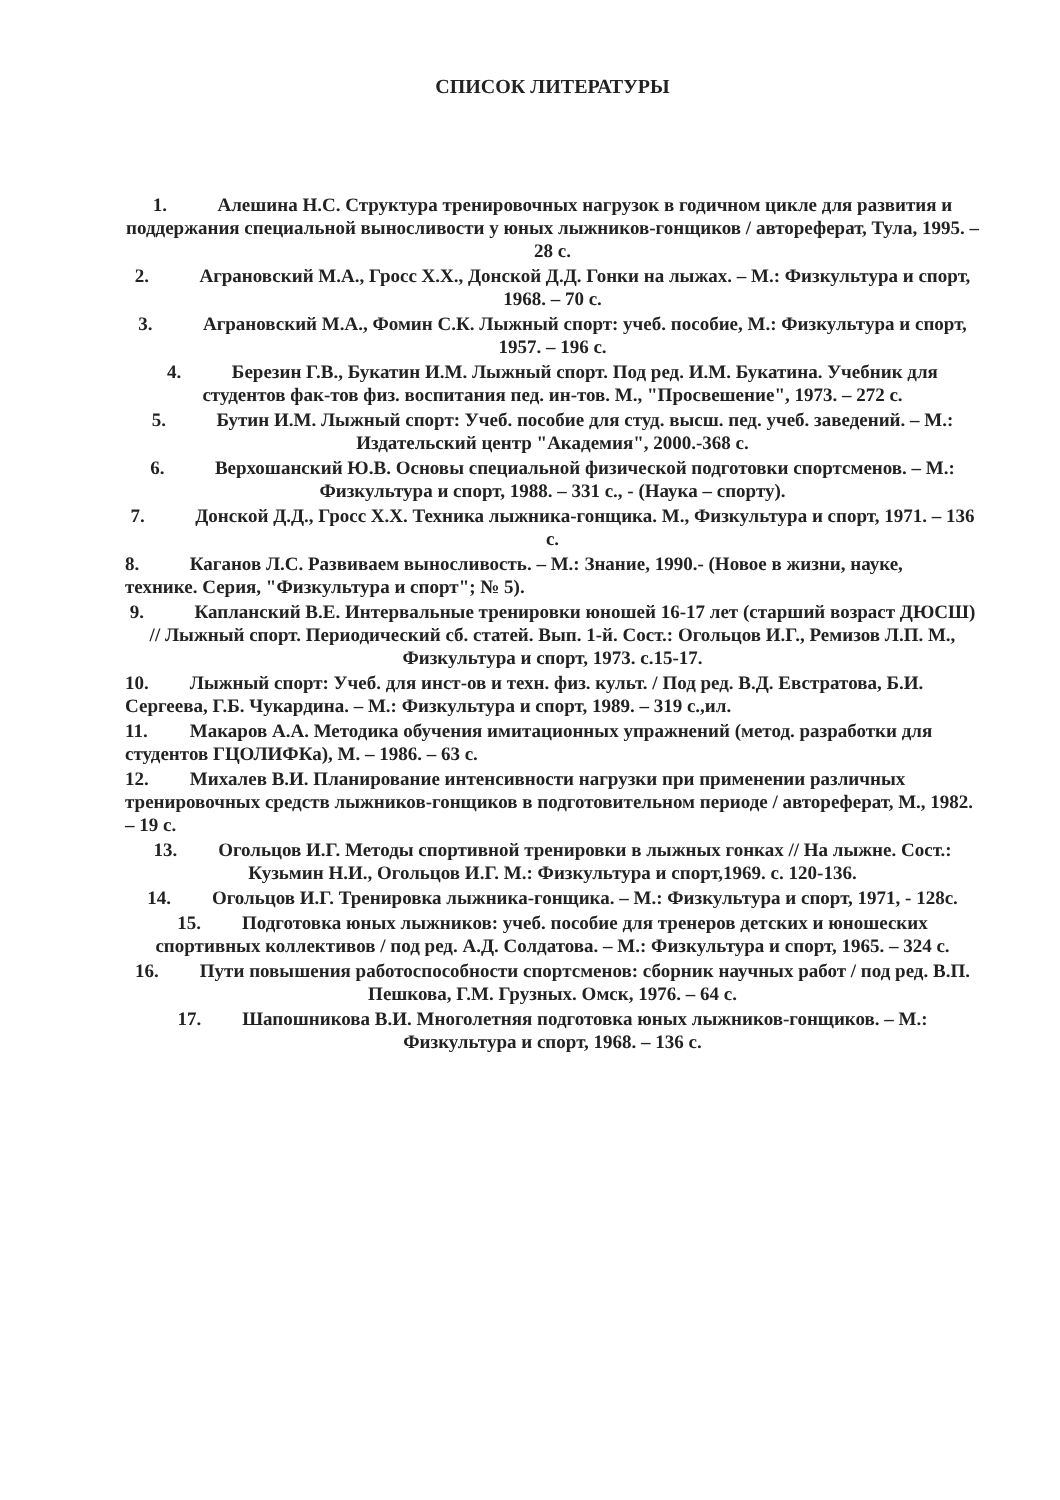СПИСОК ЛИТЕРАТУРЫ
1. Алешина Н.С. Структура тренировочных нагрузок в годичном цикле для развития и поддержания специальной выносливости у юных лыжников-гонщиков / автореферат, Тула, 1995. – 28 с.
2. Аграновский М.А., Гросс Х.Х., Донской Д.Д. Гонки на лыжах. – М.: Физкультура и спорт, 1968. – 70 с.
3. Аграновский М.А., Фомин С.К. Лыжный спорт: учеб. пособие, М.: Физкультура и спорт, 1957. – 196 с.
4. Березин Г.В., Букатин И.М. Лыжный спорт. Под ред. И.М. Букатина. Учебник для студентов фак-тов физ. воспитания пед. ин-тов. М., "Просвешение", 1973. – 272 с.
5. Бутин И.М. Лыжный спорт: Учеб. пособие для студ. высш. пед. учеб. заведений. – М.: Издательский центр "Академия", 2000.-368 с.
6. Верхошанский Ю.В. Основы специальной физической подготовки спортсменов. – М.: Физкультура и спорт, 1988. – 331 с., - (Наука – спорту).
7. Донской Д.Д., Гросс Х.Х. Техника лыжника-гонщика. М., Физкультура и спорт, 1971. – 136 с.
8. Каганов Л.С. Развиваем выносливость. – М.: Знание, 1990.- (Новое в жизни, науке, технике. Серия, "Физкультура и спорт"; № 5).
9. Капланский В.Е. Интервальные тренировки юношей 16-17 лет (старший возраст ДЮСШ) // Лыжный спорт. Периодический сб. статей. Вып. 1-й. Сост.: Огольцов И.Г., Ремизов Л.П. М., Физкультура и спорт, 1973. с.15-17.
10. Лыжный спорт: Учеб. для инст-ов и техн. физ. культ. / Под ред. В.Д. Евстратова, Б.И. Сергеева, Г.Б. Чукардина. – М.: Физкультура и спорт, 1989. – 319 с.,ил.
11. Макаров А.А. Методика обучения имитационных упражнений (метод. разработки для студентов ГЦОЛИФКа), М. – 1986. – 63 с.
12. Михалев В.И. Планирование интенсивности нагрузки при применении различных тренировочных средств лыжников-гонщиков в подготовительном периоде / автореферат, М., 1982. – 19 с.
13. Огольцов И.Г. Методы спортивной тренировки в лыжных гонках // На лыжне. Сост.: Кузьмин Н.И., Огольцов И.Г. М.: Физкультура и спорт,1969. с. 120-136.
14. Огольцов И.Г. Тренировка лыжника-гонщика. – М.: Физкультура и спорт, 1971, - 128с.
15. Подготовка юных лыжников: учеб. пособие для тренеров детских и юношеских спортивных коллективов / под ред. А.Д. Солдатова. – М.: Физкультура и спорт, 1965. – 324 с.
16. Пути повышения работоспособности спортсменов: сборник научных работ / под ред. В.П. Пешкова, Г.М. Грузных. Омск, 1976. – 64 с.
17. Шапошникова В.И. Многолетняя подготовка юных лыжников-гонщиков. – М.: Физкультура и спорт, 1968. – 136 с.